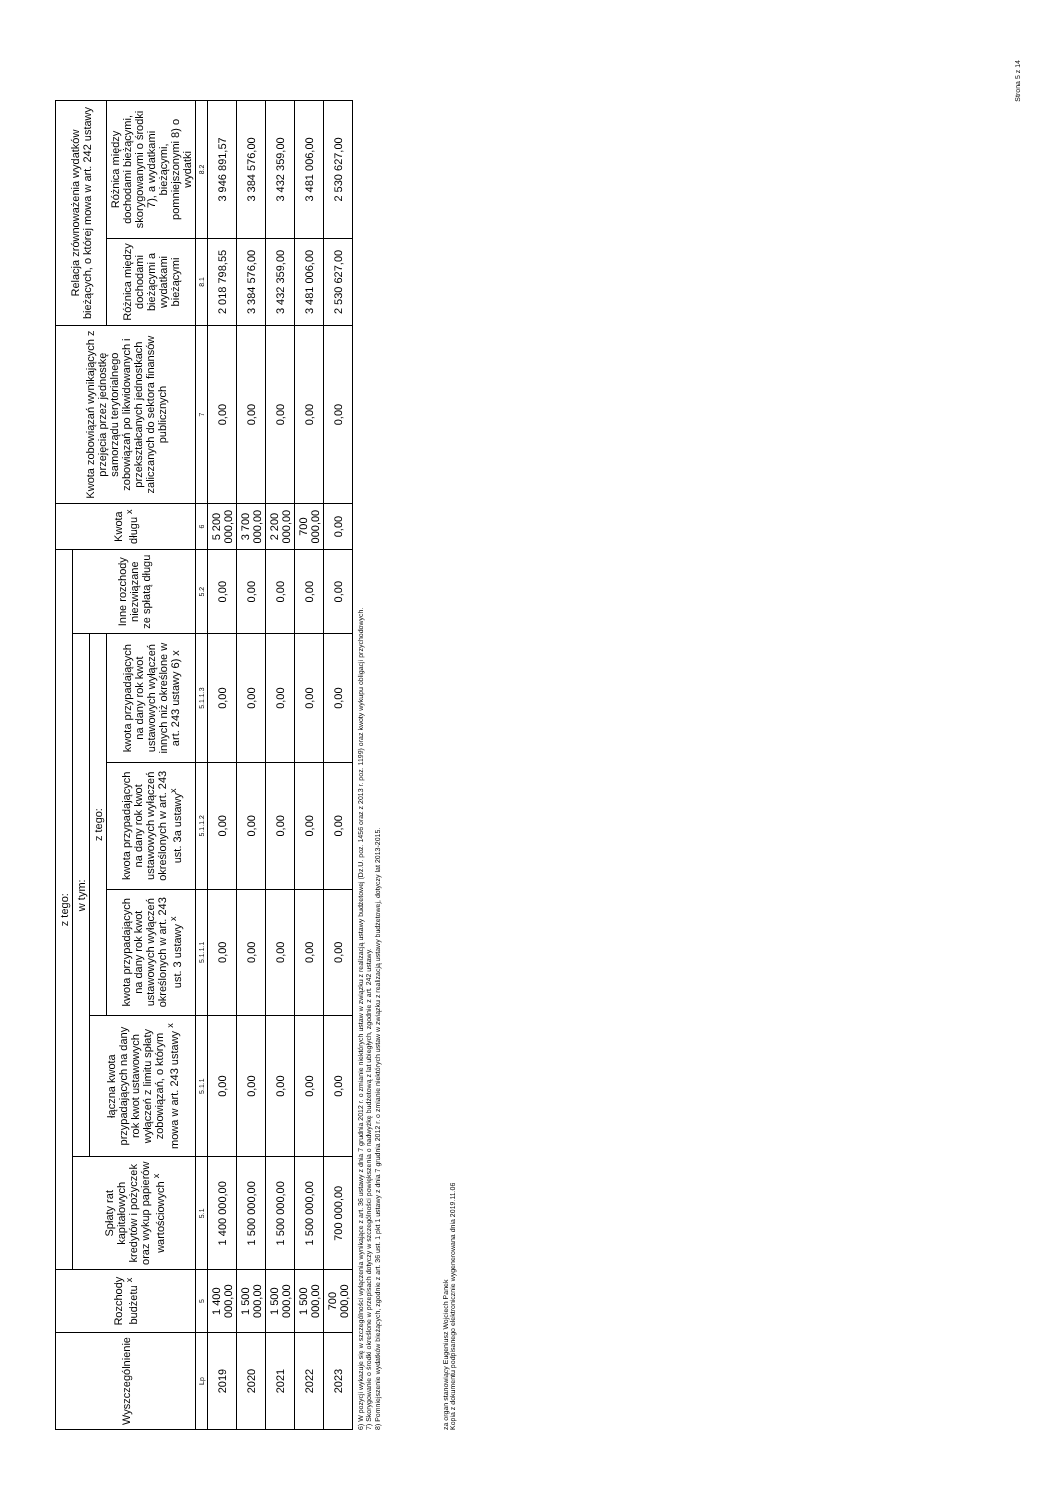| Wyszczególnienie | Rozchody budżetu <sup>x</sup> | z tego: | | | | | | Kwota długu <sup>x</sup> | Kwota zobowiązań wynikających z przejęcia przez jednostkę samorządu terytorialnego zobowiązań po likwidowanych i przekształcanych jednostkach zaliczanych do sektora finansów publicznych | Relacja zrównoważenia wydatków bieżących, o której mowa w art. 242 ustawy | |
| --- | --- | --- | --- | --- | --- | --- | --- | --- | --- | --- | --- |
| | | Spłaty rat kapitałowych kredytów i pożyczek oraz wykup papierów wartościowych <sup>x</sup> | w tym: | | | | Inne rozchody niezwiązane ze spłatą długu | | | | |
| | | | łączna kwota przypadających na dany rok kwot ustawowych wyłączeń z limitu spłaty zobowiązań, o którym mowa w art. 243 ustawy <sup>x</sup> | z tego: | | | | | | | |
| | | | | kwota przypadających na dany rok kwot ustawowych wyłączeń określonych w art. 243 ust. 3 ustawy <sup>x</sup> | kwota przypadających na dany rok kwot ustawowych wyłączeń określonych w art. 243 ust. 3a ustawy<sup>x</sup> | kwota przypadających na dany rok kwot ustawowych wyłączeń innych niż określone w art. 243 ustawy 6) x | | | | Różnica między dochodami bieżącymi a wydatkami bieżącymi | Różnica między dochodami bieżącymi, skorygowanymi o środki 7), a wydatkami bieżącymi, pomniejszonymi 8) o wydatki |
| Lp | 5 | 5.1 | 5.1.1 | 5.1.1.1 | 5.1.1.2 | 5.1.1.3 | 5.2 | 6 | 7 | 8.1 | 8.2 |
| 2019 | 1 400 000,00 | 1 400 000,00 | 0,00 | 0,00 | 0,00 | 0,00 | 0,00 | 5 200 000,00 | 0,00 | 2 018 798,55 | 3 946 891,57 |
| 2020 | 1 500 000,00 | 1 500 000,00 | 0,00 | 0,00 | 0,00 | 0,00 | 0,00 | 3 700 000,00 | 0,00 | 3 384 576,00 | 3 384 576,00 |
| 2021 | 1 500 000,00 | 1 500 000,00 | 0,00 | 0,00 | 0,00 | 0,00 | 0,00 | 2 200 000,00 | 0,00 | 3 432 359,00 | 3 432 359,00 |
| 2022 | 1 500 000,00 | 1 500 000,00 | 0,00 | 0,00 | 0,00 | 0,00 | 0,00 | 700 000,00 | 0,00 | 3 481 006,00 | 3 481 006,00 |
| 2023 | 700 000,00 | 700 000,00 | 0,00 | 0,00 | 0,00 | 0,00 | 0,00 | 0,00 | 0,00 | 2 530 627,00 | 2 530 627,00 |
6) W pozycji wykazuje się w szczególności wyłączenia wynikające z art. 36 ustawy z dnia 7 grudnia 2012 r. o zmianie niektórych ustaw w związku z realizacją ustawy budżetowej (Dz.U. poz. 1456 oraz z 2013 r. poz. 1199) oraz kwoty wykupu obligacji przychodowych.
7) Skorygowanie o środki określone w przepisach dotyczy w szczególności powiększenia o nadwyżkę budżetową z lat ubiegłych, zgodnie z art. 242 ustawy.
8) Pomniejszenie wydatków bieżących, zgodnie z art. 36 ust. 1 pkt 1 ustawy z dnia 7 grudnia 2012 r. o zmianie niektórych ustaw w związku z realizacją ustawy budżetowej, dotyczy lat 2013-2015.
za organ stanowiący Eugeniusz Wojciech Panek
Kopia z dokumentu podpisanego elektronicznie wygenerowana dnia 2019.11.06
Strona 5 z 14